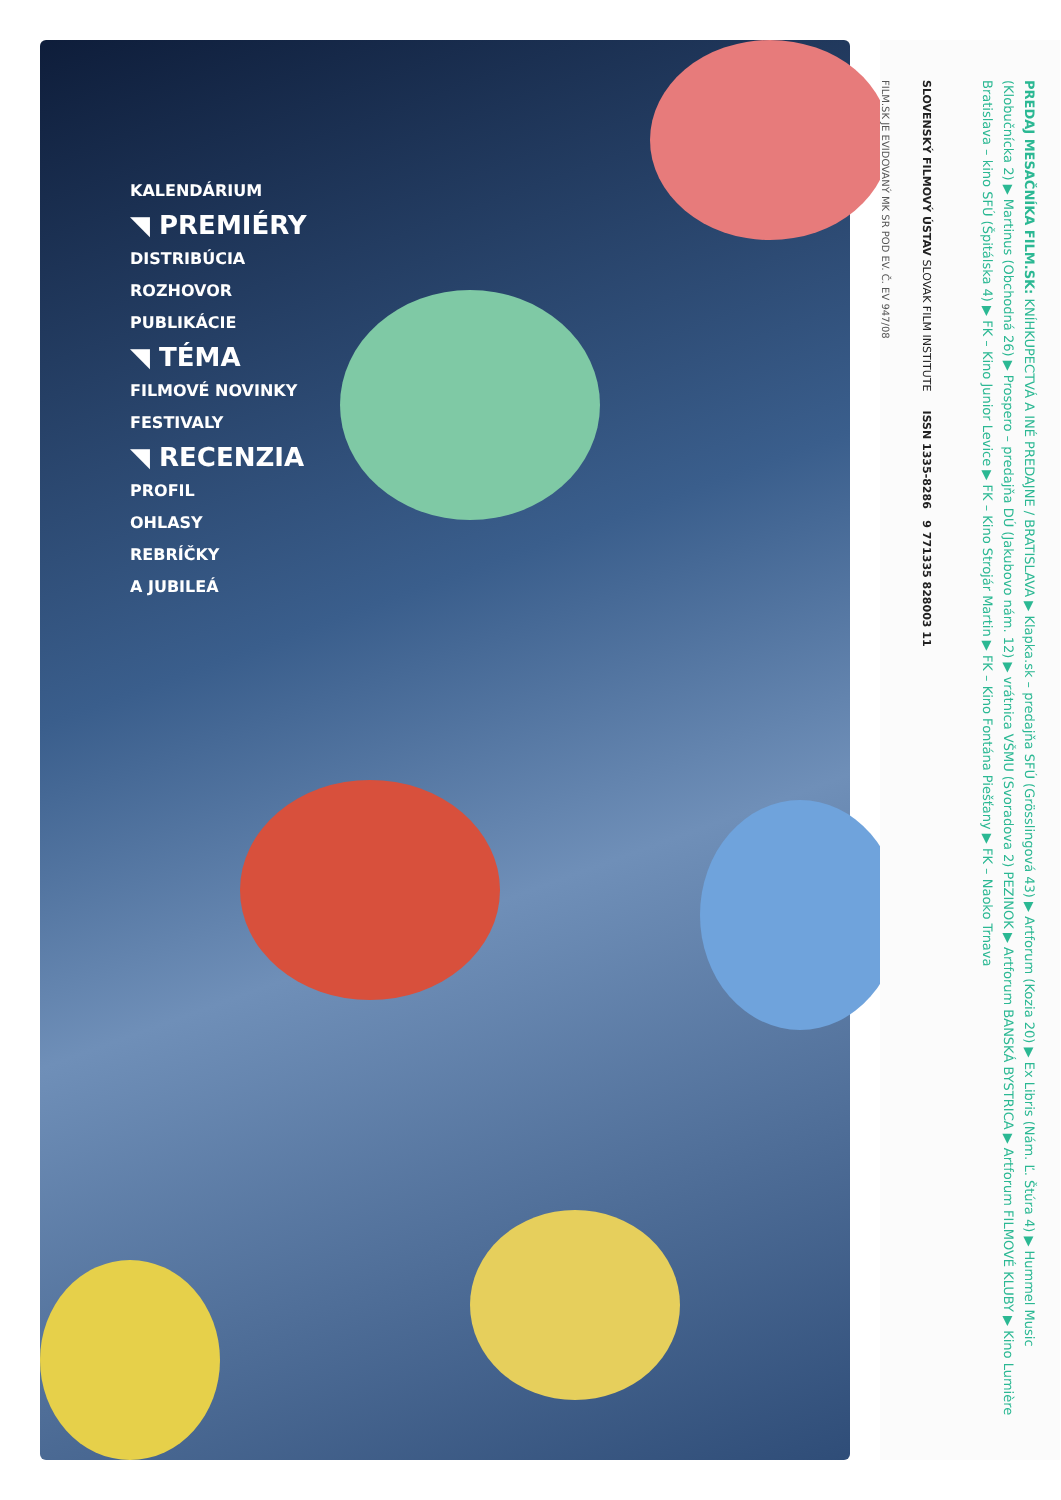KALENDÁRIUM
◥ PREMIÉRY
DISTRIBÚCIA
ROZHOVOR
PUBLIKÁCIE
◥ TÉMA
FILMOVÉ NOVINKY
FESTIVALY
◥ RECENZIA
PROFIL
OHLASY
REBRÍČKY
A JUBILEÁ
PREDAJ MESAČNÍKA FILM.SK: KNÍHKUPECTVÁ A INÉ PREDAJNE / BRATISLAVA ▶ Klapka.sk – predajňa SFÚ (Grösslingová 43) ▶ Artforum (Kozia 20) ▶ Ex Libris (Nám. Ľ. Štúra 4) ▶ Hummel Music (Klobučnícka 2) ▶ Martinus (Obchodná 26) ▶ Prospero – predajňa DÚ (Jakubovo nám. 12) ▶ vrátnica VŠMU (Svoradova 2) PEZINOK ▶ Artforum BANSKÁ BYSTRICA ▶ Artforum FILMOVÉ KLUBY ▶ Kino Lumière Bratislava – kino SFÚ (Špitálska 4) ▶ FK – Kino Junior Levice ▶ FK – Kino Strojár Martin ▶ FK – Kino Fontána Piešťany ▶ FK – Naoko Trnava
SLOVENSKÝ FILMOVÝ ÚSTAV SLOVAK FILM INSTITUTE ISSN 1335-8286 9 771335 828003 11
FILM.SK JE EVIDOVANÝ MK SR POD EV. Č. EV 947/08